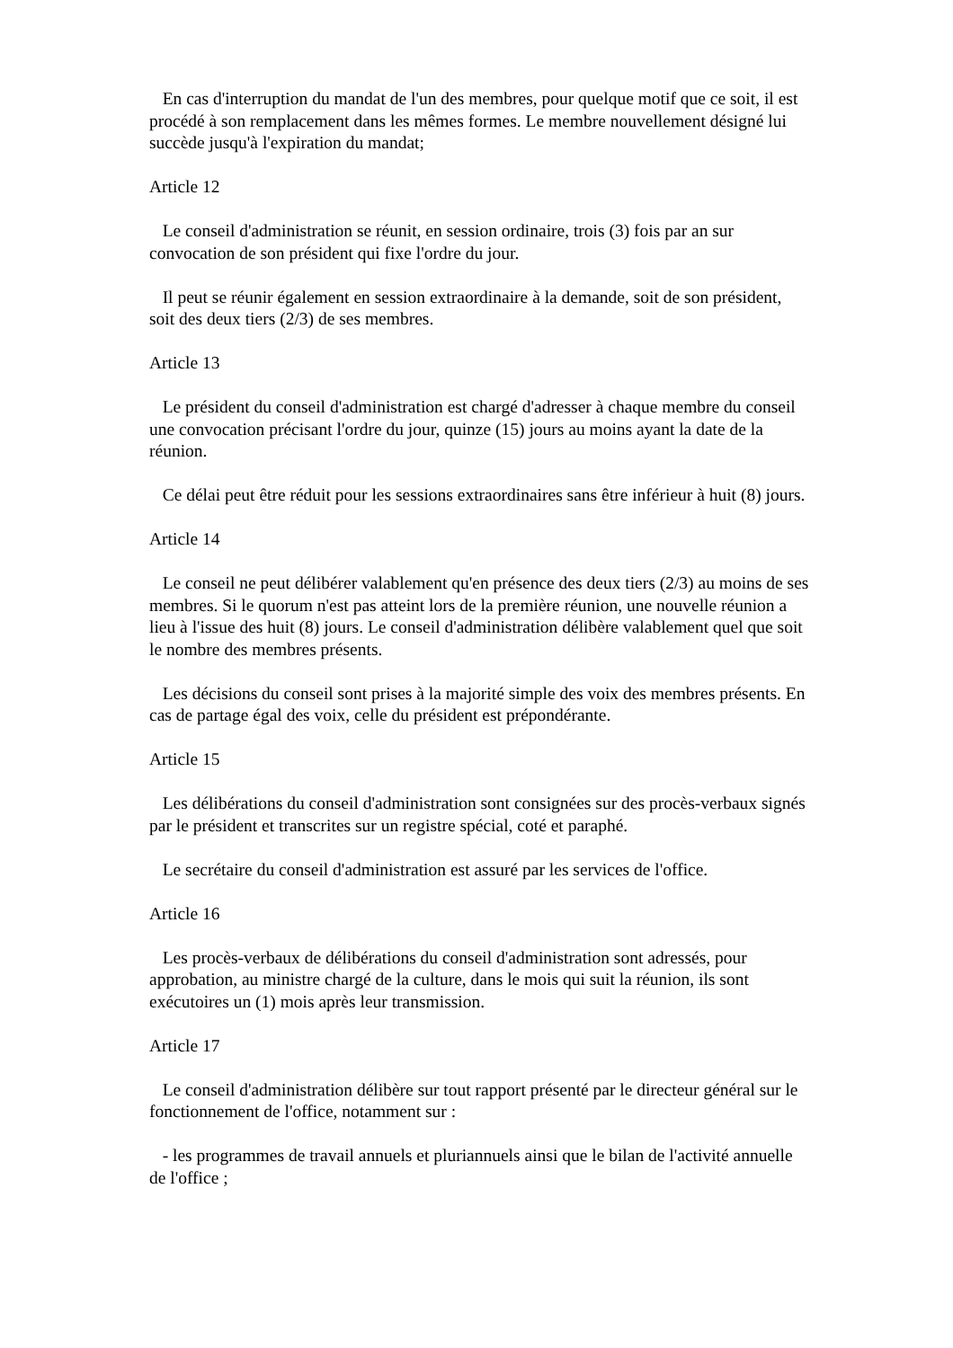En cas d'interruption du mandat de l'un des membres, pour quelque motif que ce soit, il est procédé à son remplacement dans les mêmes formes. Le membre nouvellement désigné lui succède jusqu'à l'expiration du mandat;
Article 12
Le conseil d'administration se réunit, en session ordinaire, trois (3) fois par an sur convocation de son président qui fixe l'ordre du jour.
Il peut se réunir également en session extraordinaire à la demande, soit de son président, soit des deux tiers (2/3) de ses membres.
Article 13
Le président du conseil d'administration est chargé d'adresser à chaque membre du conseil une convocation précisant l'ordre du jour, quinze (15) jours au moins ayant la date de la réunion.
Ce délai peut être réduit pour les sessions extraordinaires sans être inférieur à huit (8) jours.
Article 14
Le conseil ne peut délibérer valablement qu'en présence des deux tiers (2/3) au moins de ses membres. Si le quorum n'est pas atteint lors de la première réunion, une nouvelle réunion a lieu à l'issue des huit (8) jours. Le conseil d'administration délibère valablement quel que soit le nombre des membres présents.
Les décisions du conseil sont prises à la majorité simple des voix des membres présents. En cas de partage égal des voix, celle du président est prépondérante.
Article 15
Les délibérations du conseil d'administration sont consignées sur des procès-verbaux signés par le président et transcrites sur un registre spécial, coté et paraphé.
Le secrétaire du conseil d'administration est assuré par les services de l'office.
Article 16
Les procès-verbaux de délibérations du conseil d'administration sont adressés, pour approbation, au ministre chargé de la culture, dans le mois qui suit la réunion, ils sont exécutoires un (1) mois après leur transmission.
Article 17
Le conseil d'administration délibère sur tout rapport présenté par le directeur général sur le fonctionnement de l'office, notamment sur :
- les programmes de travail annuels et pluriannuels ainsi que le bilan de l'activité annuelle de l'office ;